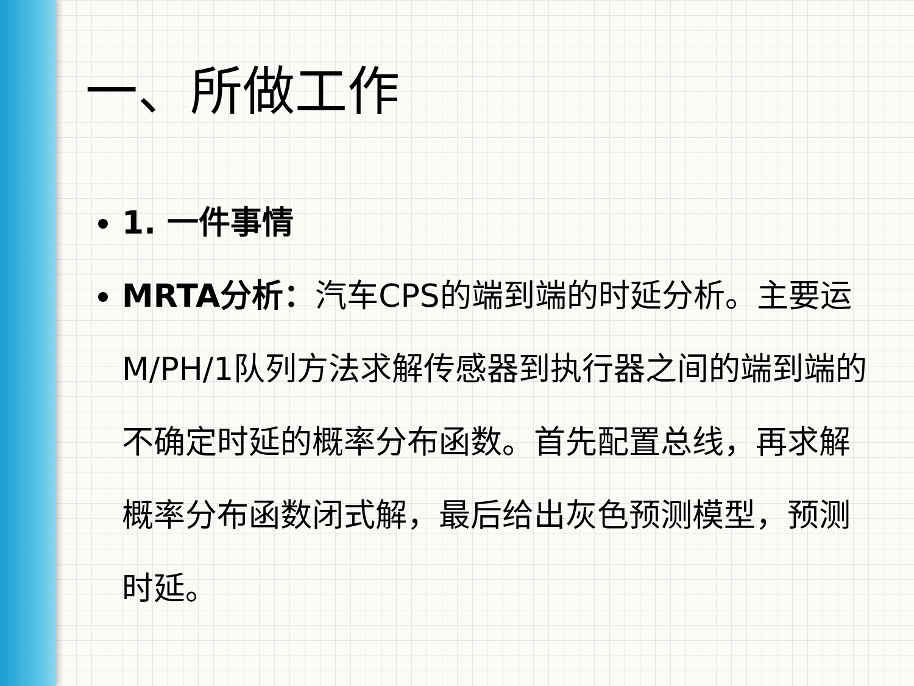一、所做工作
1. 一件事情
MRTA分析：汽车CPS的端到端的时延分析。主要运M/PH/1队列方法求解传感器到执行器之间的端到端的不确定时延的概率分布函数。首先配置总线，再求解概率分布函数闭式解，最后给出灰色预测模型，预测时延。